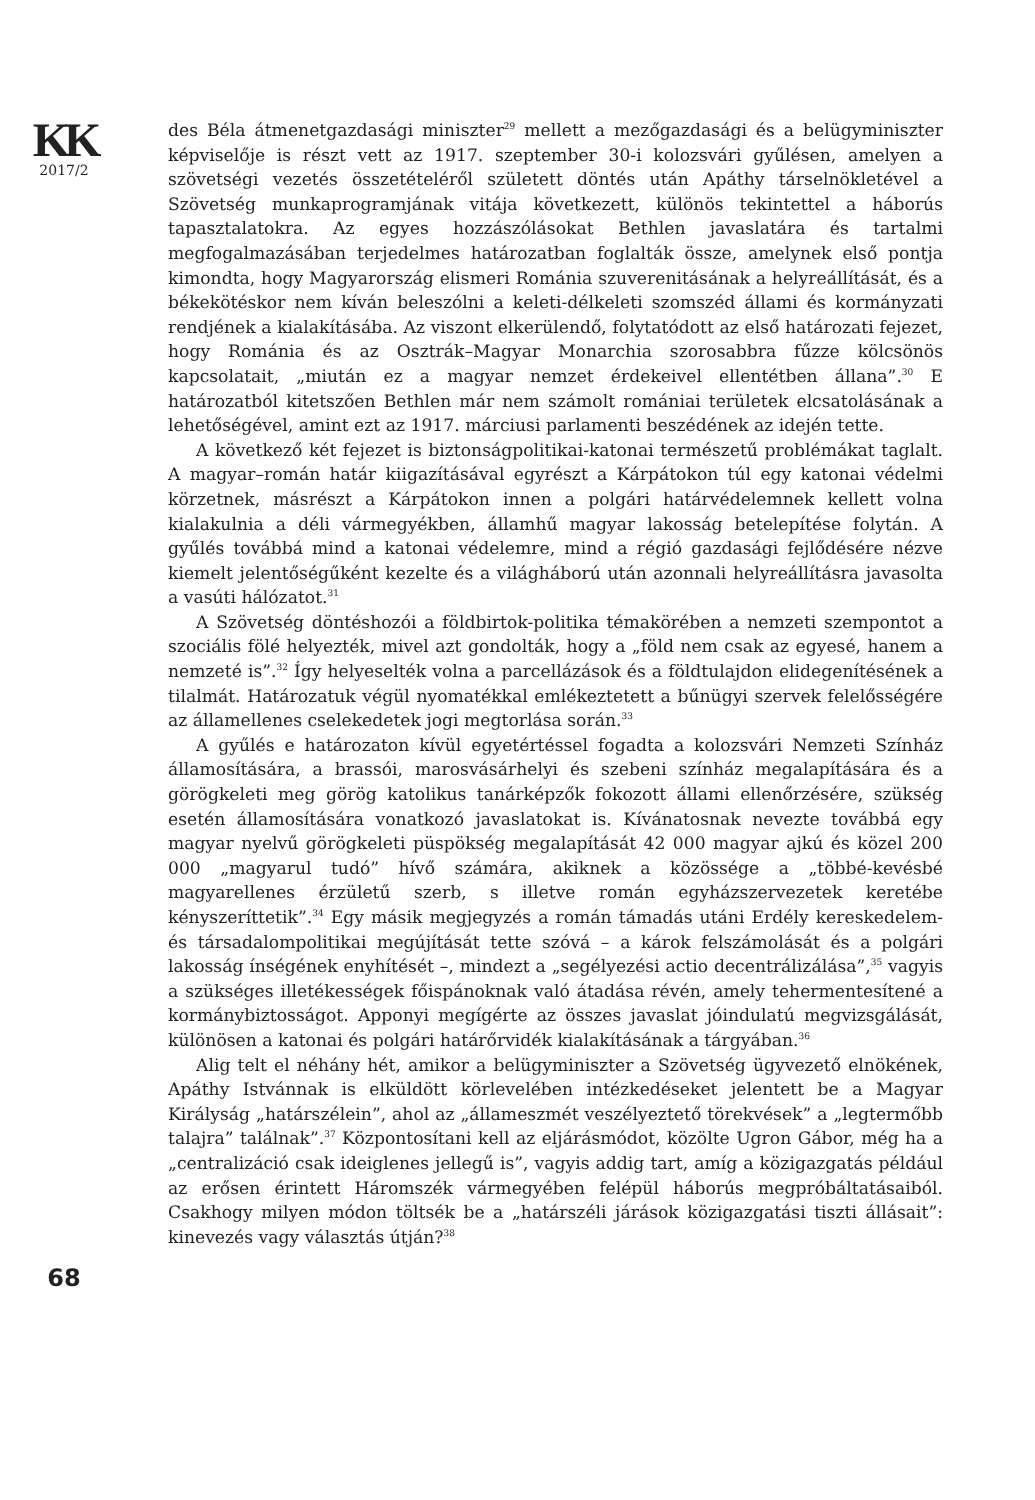KK
2017/2
68
des Béla átmenetgazdasági miniszter<sup>29</sup> mellett a mezőgazdasági és a belügyminiszter képviselője is részt vett az 1917. szeptember 30-i kolozsvári gyűlésen, amelyen a szövetségi vezetés összetételéről született döntés után Apáthy társelnökletével a Szövetség munkaprogramjának vitája következett, különös tekintettel a háborús tapasztalatokra. Az egyes hozzászólásokat Bethlen javaslatára és tartalmi megfogalmazásában terjedelmes határozatban foglalták össze, amelynek első pontja kimondta, hogy Magyarország elismeri Románia szuverenitásának a helyreállítását, és a békekötéskor nem kíván beleszólni a keleti-délkeleti szomszéd állami és kormányzati rendjének a kialakításába. Az viszont elkerülendő, folytatódott az első határozati fejezet, hogy Románia és az Osztrák–Magyar Monarchia szorosabbra fűzze kölcsönös kapcsolatait, „miután ez a magyar nemzet érdekeivel ellentétben állana”.<sup>30</sup> E határozatból kitetszően Bethlen már nem számolt romániai területek elcsatolásának a lehetőségével, amint ezt az 1917. márciusi parlamenti beszédének az idején tette.
A következő két fejezet is biztonságpolitikai-katonai természetű problémákat taglalt. A magyar–román határ kiigazításával egyrészt a Kárpátokon túl egy katonai védelmi körzetnek, másrészt a Kárpátokon innen a polgári határvédelemnek kellett volna kialakulnia a déli vármegyékben, államhű magyar lakosság betelepítése folytán. A gyűlés továbbá mind a katonai védelemre, mind a régió gazdasági fejlődésére nézve kiemelt jelentőségűként kezelte és a világháború után azonnali helyreállításra javasolta a vasúti hálózatot.<sup>31</sup>
A Szövetség döntéshozói a földbirtok-politika témakörében a nemzeti szempontot a szociális fölé helyezték, mivel azt gondolták, hogy a „föld nem csak az egyesé, hanem a nemzeté is”.<sup>32</sup> Így helyeselték volna a parcellázások és a földtulajdon elidegenítésének a tilalmát. Határozatuk végül nyomatékkal emlékeztetett a bűnügyi szervek felelősségére az államellenes cselekedetek jogi megtorlása során.<sup>33</sup>
A gyűlés e határozaton kívül egyetértéssel fogadta a kolozsvári Nemzeti Színház államosítására, a brassói, marosvásárhelyi és szebeni színház megalapítására és a görögkeleti meg görög katolikus tanárképzők fokozott állami ellenőrzésére, szükség esetén államosítására vonatkozó javaslatokat is. Kívánatosnak nevezte továbbá egy magyar nyelvű görögkeleti püspökség megalapítását 42 000 magyar ajkú és közel 200 000 „magyarul tudó” hívő számára, akiknek a közössége a „többé-kevésbé magyarellenes érzületű szerb, s illetve román egyházszervezetek keretébe kényszeríttetik”.<sup>34</sup> Egy másik megjegyzés a román támadás utáni Erdély kereskedelem- és társadalompolitikai megújítását tette szóvá – a károk felszámolását és a polgári lakosság ínségének enyhítését –, mindezt a „segélyezési actio decentrálizálása”,<sup>35</sup> vagyis a szükséges illetékességek főispánoknak való átadása révén, amely tehermentesítené a kormánybiztosságot. Apponyi megígérte az összes javaslat jóindulatú megvizsgálását, különösen a katonai és polgári határőrvidék kialakításának a tárgyában.<sup>36</sup>
Alig telt el néhány hét, amikor a belügyminiszter a Szövetség ügyvezető elnökének, Apáthy Istvánnak is elküldött körlevelében intézkedéseket jelentett be a Magyar Királyság „határszélein”, ahol az „állameszmét veszélyeztető törekvések” a „legtermőbb talajra” találnak”.<sup>37</sup> Központosítani kell az eljárásmódot, közölte Ugron Gábor, még ha a „centralizáció csak ideiglenes jellegű is”, vagyis addig tart, amíg a közigazgatás például az erősen érintett Háromszék vármegyében felépül háborús megpróbáltatásaiból. Csakhogy milyen módon töltsék be a „határszéli járások közigazgatási tiszti állásait”: kinevezés vagy választás útján?<sup>38</sup>